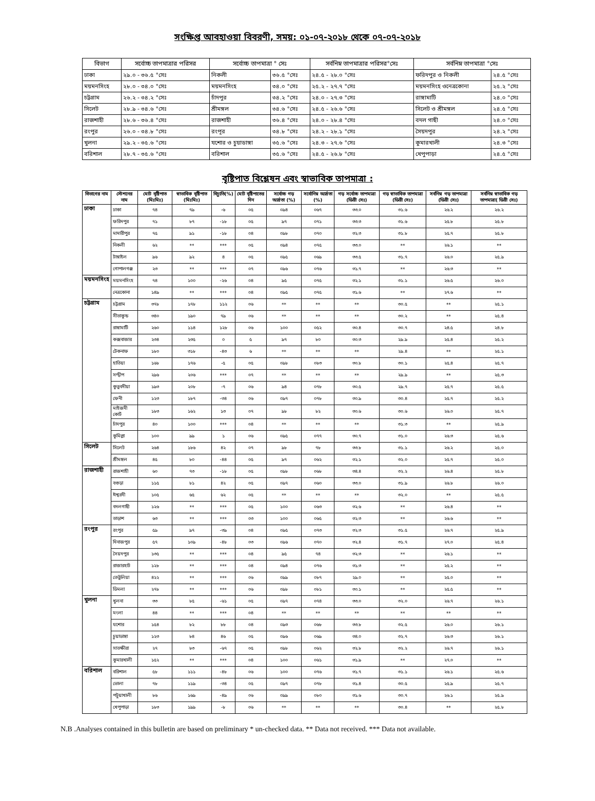সংক্ষিপ্ত আবহাওয়া বিবরণী, সময়: ০১-০৭-২০১৮ থেকে ০৭-০৭-২০১৮
| বিভাগ | সর্বোচ্চ তাপমাত্রার পরিসর | সর্বোচ্চ তাপমাত্রা ° সেঃ | | সর্বনিম্ন তাপমাত্রার পরিসর°সেঃ | সর্বনিম্ন তাপমাত্রা °সেঃ | |
| --- | --- | --- | --- | --- | --- | --- |
| ঢাকা | ২৯.০ - ৩৬.৫ °সেঃ | নিকলী | ৩৬.৫ °সেঃ | ২৪.৫ - ২৮.০ °সেঃ | ফরিদপুর ও নিকলী | ২৪.৫ °সেঃ |
| ময়মনসিংহ | ২৮.০ - ৩৪.০ °সেঃ | ময়মনসিংহ | ৩৪.০ °সেঃ | ২৫.২ - ২৭.৭ °সেঃ | ময়মনসিংহ ওনেত্রকোনা | ২৫.২ °সেঃ |
| চট্টগ্রাম | ২৬.২ - ৩৪.২ °সেঃ | চাঁদপুর | ৩৪.২ °সেঃ | ২৪.০ - ২৭.৩ °সেঃ | রাঙ্গামাটি | ২৪.০ °সেঃ |
| সিলেট | ২৮.৯ - ৩৪.৬ °সেঃ | শ্রীমঙ্গল | ৩৪.৬ °সেঃ | ২৪.৫ - ২৬.৬ °সেঃ | সিলেট ও শ্রীমঙ্গল | ২৪.৫ °সেঃ |
| রাজশাহী | ২৮.৬ - ৩৬.৪ °সেঃ | রাজশাহী | ৩৬.৪ °সেঃ | ২৪.০ - ২৮.৪ °সেঃ | বদল গাছী | ২৪.০ °সেঃ |
| রংপুর | ২৬.০ - ৩৪.৮ °সেঃ | রংপূর | ৩৪.৮ °সেঃ | ২৪.২ - ২৮.১ °সেঃ | সৈয়দপুর | ২৪.২ °সেঃ |
| খুলনা | ২৯.২ - ৩৫.৬ °সেঃ | যশোর ও চুয়াডাঙ্গা | ৩৫.৬ °সেঃ | ২৪.৩ - ২৭.৬ °সেঃ | কুমারখালী | ২৪.৩ °সেঃ |
| বরিশাল | ২৮.৭ - ৩৫.৬ °সেঃ | বরিশাল | ৩৫.৬ °সেঃ | ২৪.৫ - ২৬.৮ °সেঃ | খেপুপাড়া | ২৪.৫ °সেঃ |
বৃষ্টিপাত বিশ্লেষন এবং স্বাভাবিক তাপমাত্রা :
| বিভাগের নাম | স্টেশনের নাম | মোট বৃষ্টিপাত (মিঃমিঃ) | স্বাভাবিক বৃষ্টিপাত (মিঃমিঃ) | বিচ্যুতি(%) | মোট বৃষ্টিপাতের দিন | সর্বোচ্চ গড় আর্দ্রতা (%) | সর্বোনিম্ন আর্দ্রতা (%) | গড় সর্বোচ্চ তাপমাত্রা (ডিগ্রী সেঃ) | গড় স্বাভাবিক তাপমাত্রা (ডিগ্রী সেঃ) | সর্বনিম্ন গড় তাপমাত্রা (ডিগ্রী সেঃ) | সর্বনিম্ন স্বাভাবিক গড় তাপমাত্রা( ডিগ্রী সেঃ) |
| --- | --- | --- | --- | --- | --- | --- | --- | --- | --- | --- | --- |
| ঢাকা | ঢাকা | ৭৪ | ৭৯ | -৬ | ০৫ | ০৯৪ | ০৬৭ | ৩৩.০ | ৩১.৬ | ২৬.২ | ২৬.২ |
| | ফরিদপুর | ৭১ | ৮৭ | -১৮ | ০৫ | ৯৭ | ০৭১ | ৩৩.৩ | ৩১.৬ | ২৫.৮ | ২৫.৮ |
| | মাদারীপুর | ৭৫ | ৯১ | -১৮ | ০৪ | ০৯৮ | ০৭০ | ৩২.৩ | ৩১.৮ | ২৫.৭ | ২৫.৮ |
| | নিকলী | ৬২ | ** | *** | ০৫ | ০৯৪ | ০৭৫ | ৩৩.০ | ** | ২৬.১ | ** |
| | টাঙ্গাইল | ৯৬ | ৯২ | ৪ | ০৫ | ০৯৫ | ০৬৯ | ৩৩.৫ | ৩১.৭ | ২৬.০ | ২৫.৯ |
| | গোপালগঞ্জ | ২৩ | ** | *** | ০৭ | ০৯৬ | ০৭৬ | ৩১.৭ | ** | ২৬.৩ | ** |
| ময়মনসিংহ | ময়মনসিংহ | ৭৪ | ১০০ | -২৬ | ০৪ | ৯৫ | ০৭৫ | ৩২.১ | ৩১.১ | ২৬.৫ | ২৬.০ |
| | নেত্রকোনা | ১৪৯ | ** | *** | ০৪ | ০৯৫ | ০৭৫ | ৩১.৬ | ** | ২৭.৬ | ** |
| চট্টগ্রাম | চট্টগ্রাম | ৩৭৮ | ১৭৮ | ১১২ | ০৬ | ** | ** | ** | ৩০.৫ | ** | ২৫.১ |
| | সীতাকুন্ড | ৩৪০ | ১৯০ | ৭৯ | ০৬ | ** | ** | ** | ৩০.২ | ** | ২৫.৪ |
| | রাঙ্গামাটি | ২৬০ | ১১৪ | ১২৮ | ০৬ | ১০০ | ০৫২ | ৩০.৪ | ৩০.৭ | ২৪.৫ | ২৪.৮ |
| | কক্সবাজার | ২৩৪ | ২৩৫ | ০ | ৫ | ৯৭ | ৮০ | ৩০.৩ | ২৯.৯ | ২৫.৪ | ২৫.২ |
| | টেকনাফ | ১৮০ | ৩১৮ | -৪৩ | ৬ | ** | ** | ** | ২৯.৪ | ** | ২৫.১ |
| | হাতিয়া | ১৬৮ | ১৭৬ | -৫ | ০৫ | ০৯৮ | ০৮৩ | ৩০.৮ | ৩০.১ | ২৫.৪ | ২৫.৭ |
| | সন্দ্বীপ | ২৯৬ | ২০৬ | *** | ০৭ | ** | ** | ** | ২৯.৯ | ** | ২৫.৩ |
| | কুতুবদীয়া | ১৯৩ | ২০৮ | -৭ | ০৬ | ৯৪ | ০৭৮ | ৩০.৫ | ২৯.৭ | ২৫.৭ | ২৫.৫ |
| | ফেনী | ১২৩ | ১৮৭ | -৩৪ | ০৬ | ০৯৭ | ০৭৮ | ৩০.৯ | ৩০.৪ | ২৫.৭ | ২৫.২ |
| | মাইজদী কোর্ট | ১৮৩ | ১৬২ | ১৩ | ০৭ | ৯৮ | ৮২ | ৩০.৬ | ৩০.৬ | ২৬.০ | ২৫.৭ |
| | চাঁদপুর | ৪০ | ১০০ | *** | ০৪ | ** | ** | ** | ৩১.৩ | ** | ২৫.৯ |
| | কুমিল্লা | ১০০ | ৯৯ | ১ | ০৬ | ০৯৫ | ০৭৭ | ৩০.৭ | ৩১.০ | ২৬.৩ | ২৫.৬ |
| সিলেট | সিলেট | ২৬৪ | ১৮৬ | ৪২ | ০৭ | ৯৮ | ৭৮ | ৩৩.৮ | ৩১.১ | ২৬.২ | ২৫.০ |
| | শ্রীমঙ্গল | ৪৫ | ৮০ | -৪৪ | ০৫ | ৯৭ | ০৬২ | ৩২.১ | ৩২.০ | ২৫.৭ | ২৫.০ |
| রাজশাহী | রাজশাহী | ৬০ | ৭৩ | -১৮ | ০৫ | ০৯৮ | ০৬৮ | ৩৪.৪ | ৩২.২ | ২৬.৪ | ২৫.৮ |
| | বগুড়া | ১১৫ | ৮১ | ৪২ | ০৫ | ০৯৭ | ০৬০ | ৩৩.০ | ৩১.৯ | ২৬.৮ | ২৬.০ |
| | ঈশ্বরদী | ১০৫ | ৬৫ | ৬২ | ০৫ | ** | ** | ** | ৩২.০ | ** | ২৫.৫ |
| | বদলগাছী | ১২৬ | ** | *** | ০৫ | ১০০ | ০৬৩ | ৩২.৬ | ** | ২৬.৪ | ** |
| | তাড়াশ | ৬৩ | ** | *** | ০৩ | ১০০ | ০৬৫ | ৩২.৩ | ** | ২৬.৬ | ** |
| রংপুর | রংপুর | ৫৯ | ৯৭ | -৩৯ | ০৪ | ০৯৫ | ০৭৩ | ৩২.৩ | ৩১.৫ | ২৬.৭ | ২৫.৯ |
| | দিনাজপুর | ৫৭ | ১০৯ | -৪৮ | ০৩ | ০৯৬ | ০৭০ | ৩২.৪ | ৩১.৭ | ২৭.০ | ২৫.৪ |
| | সৈয়দপুর | ১৩৫ | ** | *** | ০৪ | ৯৫ | ৭৪ | ৩২.৩ | ** | ২৬.১ | ** |
| | রাজারহাট | ১২৮ | ** | *** | ০৪ | ০৯৪ | ০৭৬ | ৩১.৩ | ** | ২৫.২ | ** |
| | তেতুঁলিয়া | ৪২২ | ** | *** | ০৬ | ০৯৯ | ০৮৭ | ২৯.০ | ** | ২৫.০ | ** |
| | ডিমলা | ২৭৮ | ** | *** | ০৬ | ০৯৮ | ০৮১ | ৩০.১ | ** | ২৫.৫ | ** |
| খুলনা | খুলনা | ৩৩ | ৮৫ | -৬১ | ০৫ | ০৯৭ | ০৭৪ | ৩৩.০ | ৩২.০ | ২৬.৭ | ২৬.১ |
| | মংলা | ৪৪ | ** | *** | ০৪ | ** | ** | ** | ** | ** | ** |
| | যশোর | ১৫৪ | ৮২ | ৮৮ | ০৪ | ০৯৩ | ০৬৮ | ৩৩.৮ | ৩২.৫ | ২৬.০ | ২৬.১ |
| | চুয়াডাঙ্গা | ১২৩ | ৮৪ | ৪৬ | ০৫ | ০৯৬ | ০৬৯ | ৩৪.০ | ৩২.৭ | ২৬.৩ | ২৬.১ |
| | সাতক্ষীরা | ২৭ | ৮৩ | -৬৭ | ০৫ | ০৯৮ | ০৬২ | ৩২.৮ | ৩২.২ | ২৬.৭ | ২৬.১ |
| | কুমারখালী | ১৫২ | ** | *** | ০৪ | ১০০ | ০৬১ | ৩১.৯ | ** | ২৭.০ | ** |
| বরিশাল | বরিশাল | ৫৮ | ১১১ | -৪৮ | ০৬ | ১০০ | ০৭৬ | ৩১.৭ | ৩১.১ | ২৬.১ | ২৫.৬ |
| | ভোলা | ৭৮ | ১১৯ | -৩৪ | ০৫ | ০৯৭ | ০৭৮ | ৩১.৪ | ৩০.৫ | ২৫.৯ | ২৫.৭ |
| | পটুয়াখালী | ৮৬ | ১৬৯ | -৪৯ | ০৬ | ০৯৯ | ০৮০ | ৩১.৬ | ৩০.৭ | ২৬.১ | ২৫.৯ |
| | খেপুপাড়া | ১৮৩ | ১৯৯ | -৮ | ০৬ | ** | ** | ** | ৩০.৪ | ** | ২৫.৮ |
N.B .Analyses contained in this bulletin are based on preliminary * un-checked data. ** Data not received. *** Data not available.